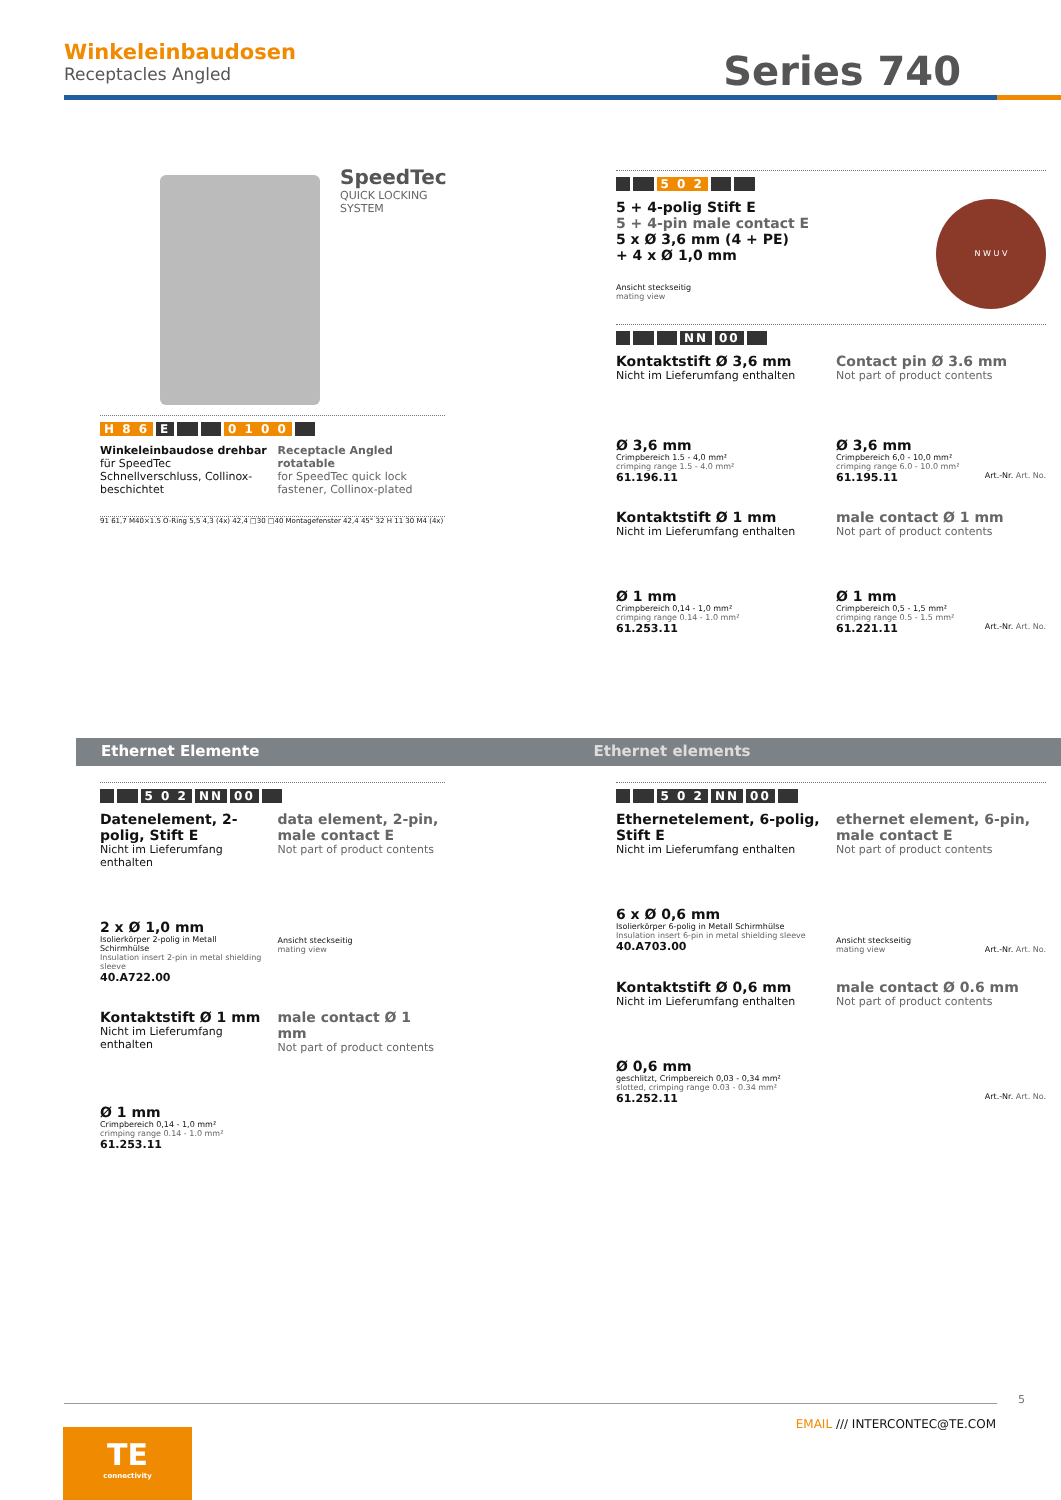Winkeleinbaudosen
Receptacles Angled
Series 740
SpeedTec
QUICK LOCKING SYSTEM
H 8 6 E 0 1 0 0
Winkeleinbaudose drehbar
für SpeedTec Schnellverschluss, Collinox-beschichtet
Receptacle Angled rotatable
for SpeedTec quick lock fastener, Collinox-plated
91 61,7 M40×1.5 O-Ring 5,5 4,3 (4x) 42,4 □30 □40 Montagefenster 42,4 45° 32 H 11 30 M4 (4x)
5 0 2
5 + 4-polig Stift E
5 + 4-pin male contact E
5 x Ø 3,6 mm (4 + PE)
+ 4 x Ø 1,0 mm
Ansicht steckseitig
mating view
N W U V
NN 00
Kontaktstift Ø 3,6 mm
Nicht im Lieferumfang enthalten
Contact pin Ø 3.6 mm
Not part of product contents
Ø 3,6 mm
Crimpbereich 1.5 - 4,0 mm²
crimping range 1.5 - 4.0 mm²
61.196.11
Ø 3,6 mm
Crimpbereich 6,0 - 10,0 mm²
crimping range 6.0 - 10.0 mm²
61.195.11 Art.-Nr. Art. No.
Kontaktstift Ø 1 mm
Nicht im Lieferumfang enthalten
male contact Ø 1 mm
Not part of product contents
Ø 1 mm
Crimpbereich 0,14 - 1,0 mm²
crimping range 0.14 - 1.0 mm²
61.253.11
Ø 1 mm
Crimpbereich 0,5 - 1,5 mm²
crimping range 0.5 - 1.5 mm²
61.221.11 Art.-Nr. Art. No.
Ethernet Elemente Ethernet elements
5 0 2 NN 00
Datenelement, 2-polig, Stift E
Nicht im Lieferumfang enthalten
2 x Ø 1,0 mm
Isolierkörper 2-polig in Metall Schirmhülse
Insulation insert 2-pin in metal shielding sleeve
40.A722.00
data element, 2-pin, male contact E
Not part of product contents
Ansicht steckseitig
mating view
Kontaktstift Ø 1 mm
Nicht im Lieferumfang enthalten
male contact Ø 1 mm
Not part of product contents
Ø 1 mm
Crimpbereich 0,14 - 1,0 mm²
crimping range 0.14 - 1.0 mm²
61.253.11
5 0 2 NN 00
Ethernetelement, 6-polig, Stift E
Nicht im Lieferumfang enthalten
6 x Ø 0,6 mm
Isolierkörper 6-polig in Metall Schirmhülse
Insulation insert 6-pin in metal shielding sleeve
40.A703.00
ethernet element, 6-pin, male contact E
Not part of product contents
Ansicht steckseitig
mating view Art.-Nr. Art. No.
Kontaktstift Ø 0,6 mm
Nicht im Lieferumfang enthalten
male contact Ø 0.6 mm
Not part of product contents
Ø 0,6 mm
geschlitzt, Crimpbereich 0,03 - 0,34 mm²
slotted, crimping range 0.03 - 0.34 mm²
61.252.11 Art.-Nr. Art. No.
5
EMAIL /// INTERCONTEC@TE.COM
TE
connectivity